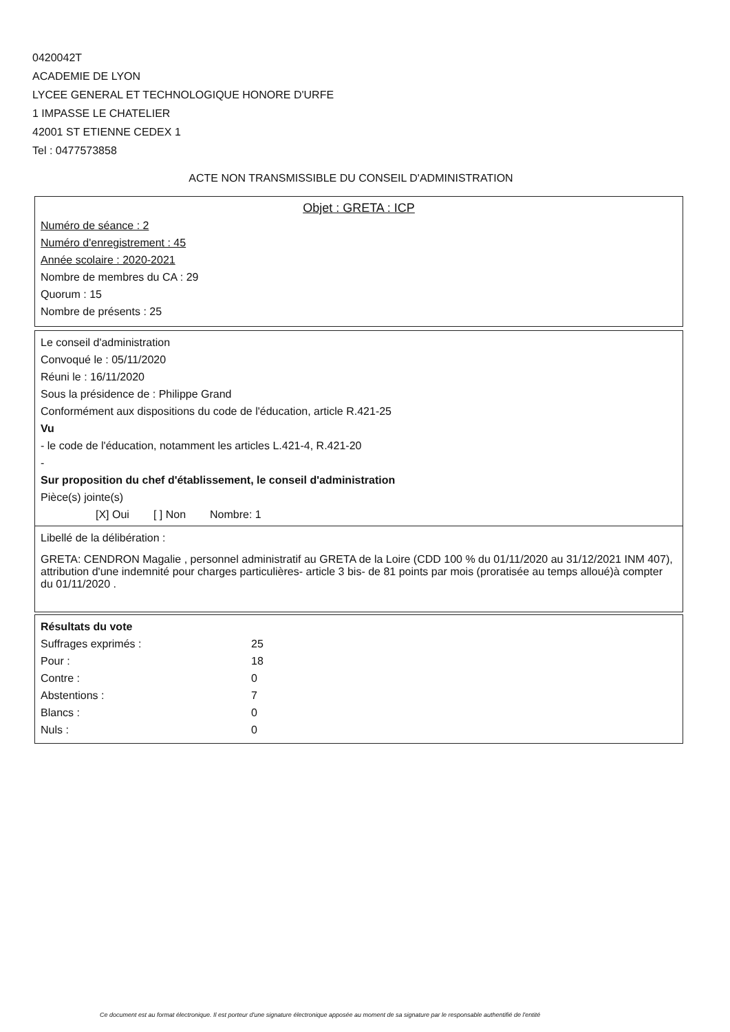0420042T
ACADEMIE DE LYON
LYCEE GENERAL ET TECHNOLOGIQUE HONORE D'URFE
1 IMPASSE LE CHATELIER
42001 ST ETIENNE CEDEX 1
Tel : 0477573858
ACTE NON TRANSMISSIBLE DU CONSEIL D'ADMINISTRATION
Objet : GRETA : ICP
Numéro de séance : 2
Numéro d'enregistrement : 45
Année scolaire : 2020-2021
Nombre de membres du CA : 29
Quorum : 15
Nombre de présents : 25
Le conseil d'administration
Convoqué le : 05/11/2020
Réuni le : 16/11/2020
Sous la présidence de : Philippe Grand
Conformément aux dispositions du code de l'éducation, article R.421-25
Vu
- le code de l'éducation, notamment les articles L.421-4, R.421-20
-
Sur proposition du chef d'établissement, le conseil d'administration
Pièce(s) jointe(s)
[X] Oui [ ] Non Nombre: 1
Libellé de la délibération :
GRETA: CENDRON Magalie , personnel administratif au GRETA de la Loire (CDD 100 % du 01/11/2020 au 31/12/2021 INM 407), attribution d'une indemnité pour charges particulières- article 3 bis- de 81 points par mois (proratisée au temps alloué)à compter du 01/11/2020 .
| Résultats du vote | |
| Suffrages exprimés : | 25 |
| Pour : | 18 |
| Contre : | 0 |
| Abstentions : | 7 |
| Blancs : | 0 |
| Nuls : | 0 |
Ce document est au format électronique. Il est porteur d'une signature électronique apposée au moment de sa signature par le responsable authentifié de l'entité